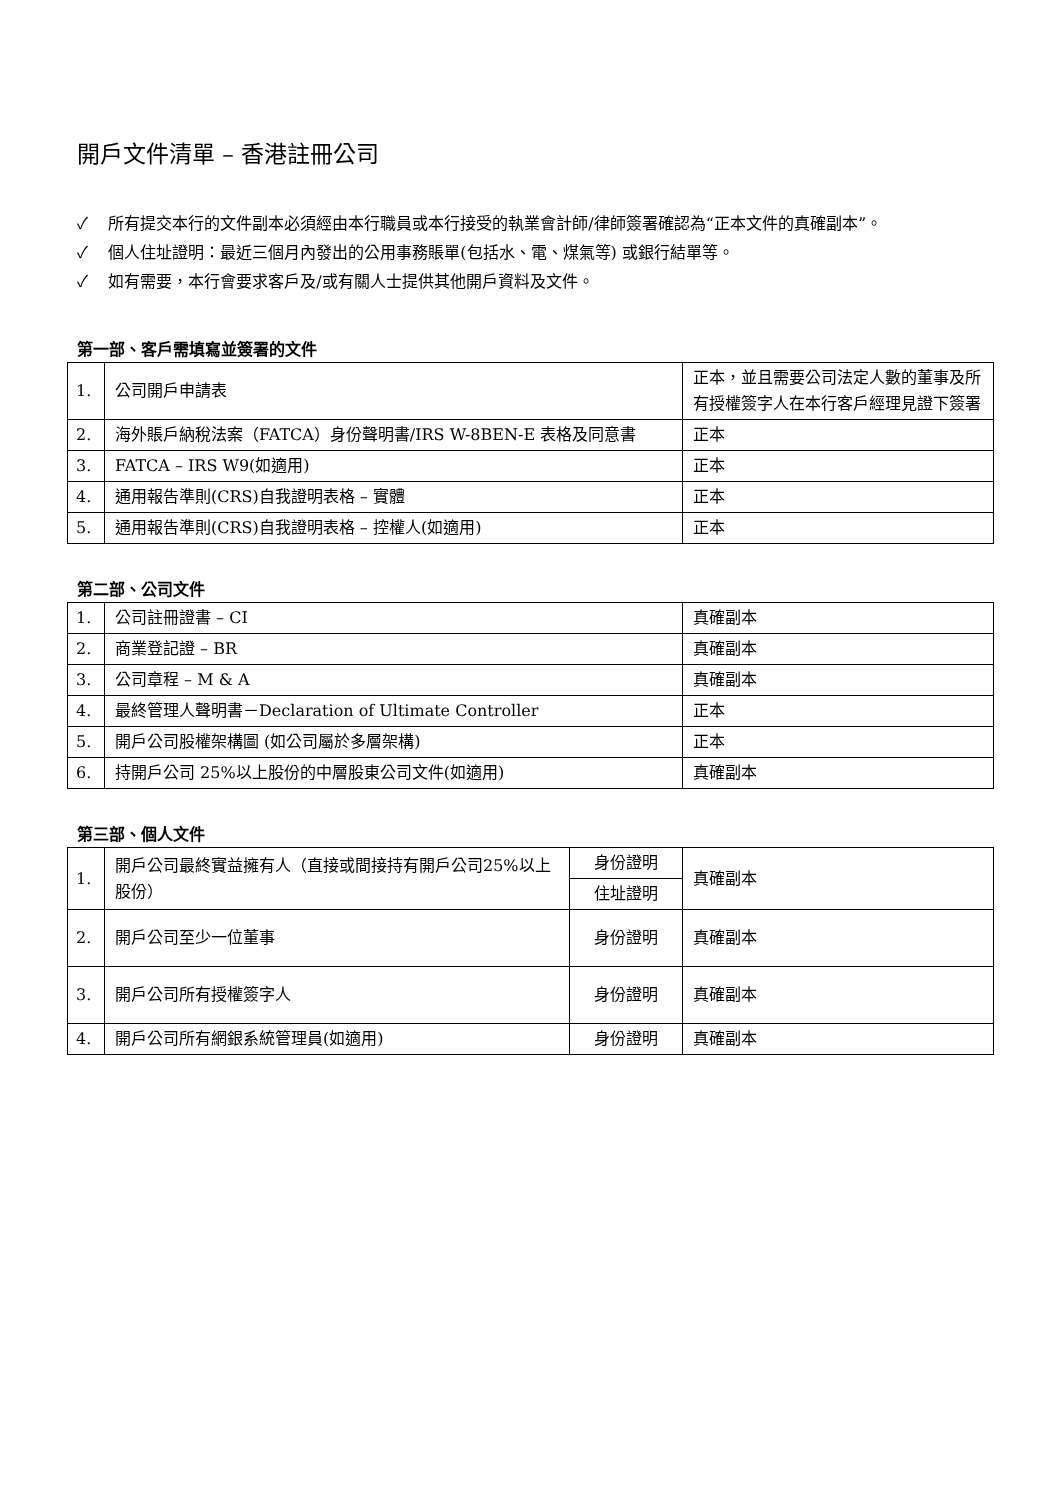開戶文件清單 – 香港註冊公司
✓ 所有提交本行的文件副本必須經由本行職員或本行接受的執業會計師/律師簽署確認為“正本文件的真確副本”。
✓ 個人住址證明：最近三個月內發出的公用事務賬單(包括水、電、煤氣等) 或銀行結單等。
✓ 如有需要，本行會要求客戶及/或有關人士提供其他開戶資料及文件。
第一部、客戶需填寫並簽署的文件
| 1. | 公司開戶申請表 | 正本，並且需要公司法定人數的董事及所有授權簽字人在本行客戶經理見證下簽署 |
| 2. | 海外賬戶納稅法案（FATCA）身份聲明書/IRS W-8BEN-E 表格及同意書 | 正本 |
| 3. | FATCA – IRS W9(如適用) | 正本 |
| 4. | 通用報告準則(CRS)自我證明表格 – 實體 | 正本 |
| 5. | 通用報告準則(CRS)自我證明表格 – 控權人(如適用) | 正本 |
第二部、公司文件
| 1. | 公司註冊證書 – CI | 真確副本 |
| 2. | 商業登記證 – BR | 真確副本 |
| 3. | 公司章程 – M & A | 真確副本 |
| 4. | 最終管理人聲明書－Declaration of Ultimate Controller | 正本 |
| 5. | 開戶公司股權架構圖 (如公司屬於多層架構) | 正本 |
| 6. | 持開戶公司 25%以上股份的中層股東公司文件(如適用) | 真確副本 |
第三部、個人文件
| 1. | 開戶公司最終實益擁有人（直接或間接持有開戶公司25%以上股份） | 身份證明 | 真確副本 |
| | | 住址證明 | |
| 2. | 開戶公司至少一位董事 | 身份證明 | 真確副本 |
| 3. | 開戶公司所有授權簽字人 | 身份證明 | 真確副本 |
| 4. | 開戶公司所有網銀系統管理員(如適用) | 身份證明 | 真確副本 |